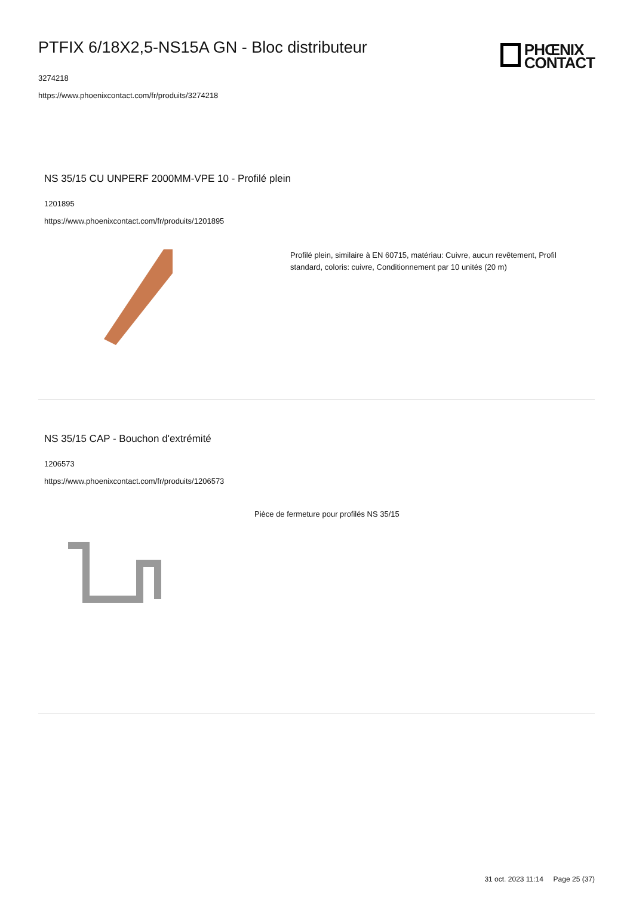PTFIX 6/18X2,5-NS15A GN - Bloc distributeur
3274218
https://www.phoenixcontact.com/fr/produits/3274218
PHŒNIX
CONTACT
NS 35/15 CU UNPERF 2000MM-VPE 10 - Profilé plein
1201895
https://www.phoenixcontact.com/fr/produits/1201895
Profilé plein, similaire à EN 60715, matériau: Cuivre, aucun revêtement, Profil standard, coloris: cuivre, Conditionnement par 10 unités (20 m)
NS 35/15 CAP - Bouchon d'extrémité
1206573
https://www.phoenixcontact.com/fr/produits/1206573
Pièce de fermeture pour profilés NS 35/15
31 oct. 2023 11:14 Page 25 (37)